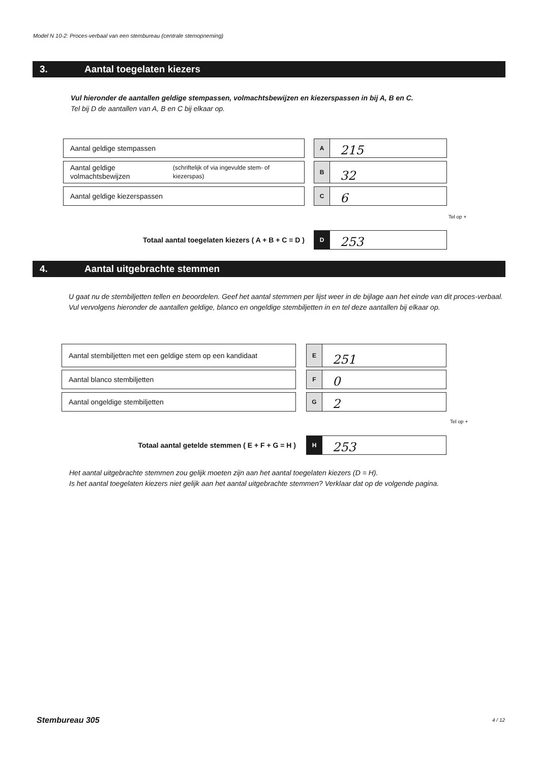Model N 10-2: Proces-verbaal van een stembureau (centrale stemopneming)
3. Aantal toegelaten kiezers
Vul hieronder de aantallen geldige stempassen, volmachtsbewijzen en kiezerspassen in bij A, B en C.
Tel bij D de aantallen van A, B en C bij elkaar op.
Aantal geldige stempassen
A
215
Aantal geldige volmachtsbewijzen (schriftelijk of via ingevulde stem- of kiezerspas)
B
32
Aantal geldige kiezerspassen
C
6
Tel op +
Totaal aantal toegelaten kiezers ( A + B + C = D )
D
253
4. Aantal uitgebrachte stemmen
U gaat nu de stembiljetten tellen en beoordelen. Geef het aantal stemmen per lijst weer in de bijlage aan het einde van dit proces-verbaal.
Vul vervolgens hieronder de aantallen geldige, blanco en ongeldige stembiljetten in en tel deze aantallen bij elkaar op.
Aantal stembiljetten met een geldige stem op een kandidaat
E
251
Aantal blanco stembiljetten
F
0
Aantal ongeldige stembiljetten
G
2
Tel op +
Totaal aantal getelde stemmen ( E + F + G = H )
H
253
Het aantal uitgebrachte stemmen zou gelijk moeten zijn aan het aantal toegelaten kiezers (D = H).
Is het aantal toegelaten kiezers niet gelijk aan het aantal uitgebrachte stemmen? Verklaar dat op de volgende pagina.
Stembureau 305 4 / 12